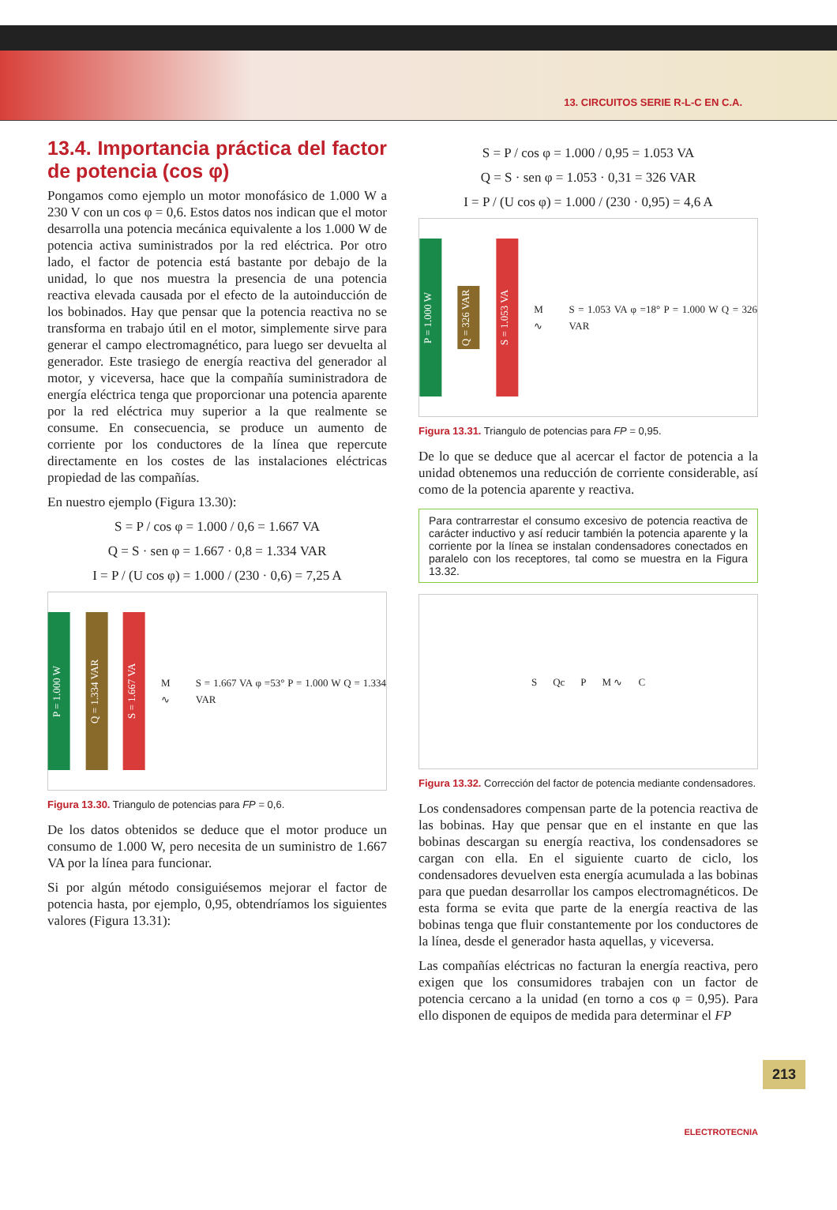13. CIRCUITOS SERIE R-L-C EN C.A.
13.4. Importancia práctica del factor de potencia (cos φ)
Pongamos como ejemplo un motor monofásico de 1.000 W a 230 V con un cos φ = 0,6. Estos datos nos indican que el motor desarrolla una potencia mecánica equivalente a los 1.000 W de potencia activa suministrados por la red eléctrica. Por otro lado, el factor de potencia está bastante por debajo de la unidad, lo que nos muestra la presencia de una potencia reactiva elevada causada por el efecto de la autoinducción de los bobinados. Hay que pensar que la potencia reactiva no se transforma en trabajo útil en el motor, simplemente sirve para generar el campo electromagnético, para luego ser devuelta al generador. Este trasiego de energía reactiva del generador al motor, y viceversa, hace que la compañía suministradora de energía eléctrica tenga que proporcionar una potencia aparente por la red eléctrica muy superior a la que realmente se consume. En consecuencia, se produce un aumento de corriente por los conductores de la línea que repercute directamente en los costes de las instalaciones eléctricas propiedad de las compañías.
En nuestro ejemplo (Figura 13.30):
S = P / cos φ = 1.000 / 0,6 = 1.667 VA
Q = S · sen φ = 1.667 · 0,8 = 1.334 VAR
I = P / (U cos φ) = 1.000 / (230 · 0,6) = 7,25 A
P = 1.000 W
Q = 1.334 VAR
S = 1.667 VA
M ∿ S = 1.667 VA φ =53° P = 1.000 W Q = 1.334 VAR
Figura 13.30. Triangulo de potencias para FP = 0,6.
De los datos obtenidos se deduce que el motor produce un consumo de 1.000 W, pero necesita de un suministro de 1.667 VA por la línea para funcionar.
Si por algún método consiguiésemos mejorar el factor de potencia hasta, por ejemplo, 0,95, obtendríamos los siguientes valores (Figura 13.31):
S = P / cos φ = 1.000 / 0,95 = 1.053 VA
Q = S · sen φ = 1.053 · 0,31 = 326 VAR
I = P / (U cos φ) = 1.000 / (230 · 0,95) = 4,6 A
P = 1.000 W
Q = 326 VAR
S = 1.053 VA
M ∿ S = 1.053 VA φ =18° P = 1.000 W Q = 326 VAR
Figura 13.31. Triangulo de potencias para FP = 0,95.
De lo que se deduce que al acercar el factor de potencia a la unidad obtenemos una reducción de corriente considerable, así como de la potencia aparente y reactiva.
Para contrarrestar el consumo excesivo de potencia reactiva de carácter inductivo y así reducir también la potencia aparente y la corriente por la línea se instalan condensadores conectados en paralelo con los receptores, tal como se muestra en la Figura 13.32.
S Qc P M ∿ C
Figura 13.32. Corrección del factor de potencia mediante condensadores.
Los condensadores compensan parte de la potencia reactiva de las bobinas. Hay que pensar que en el instante en que las bobinas descargan su energía reactiva, los condensadores se cargan con ella. En el siguiente cuarto de ciclo, los condensadores devuelven esta energía acumulada a las bobinas para que puedan desarrollar los campos electromagnéticos. De esta forma se evita que parte de la energía reactiva de las bobinas tenga que fluir constantemente por los conductores de la línea, desde el generador hasta aquellas, y viceversa.
Las compañías eléctricas no facturan la energía reactiva, pero exigen que los consumidores trabajen con un factor de potencia cercano a la unidad (en torno a cos φ = 0,95). Para ello disponen de equipos de medida para determinar el FP
213
ELECTROTECNIA